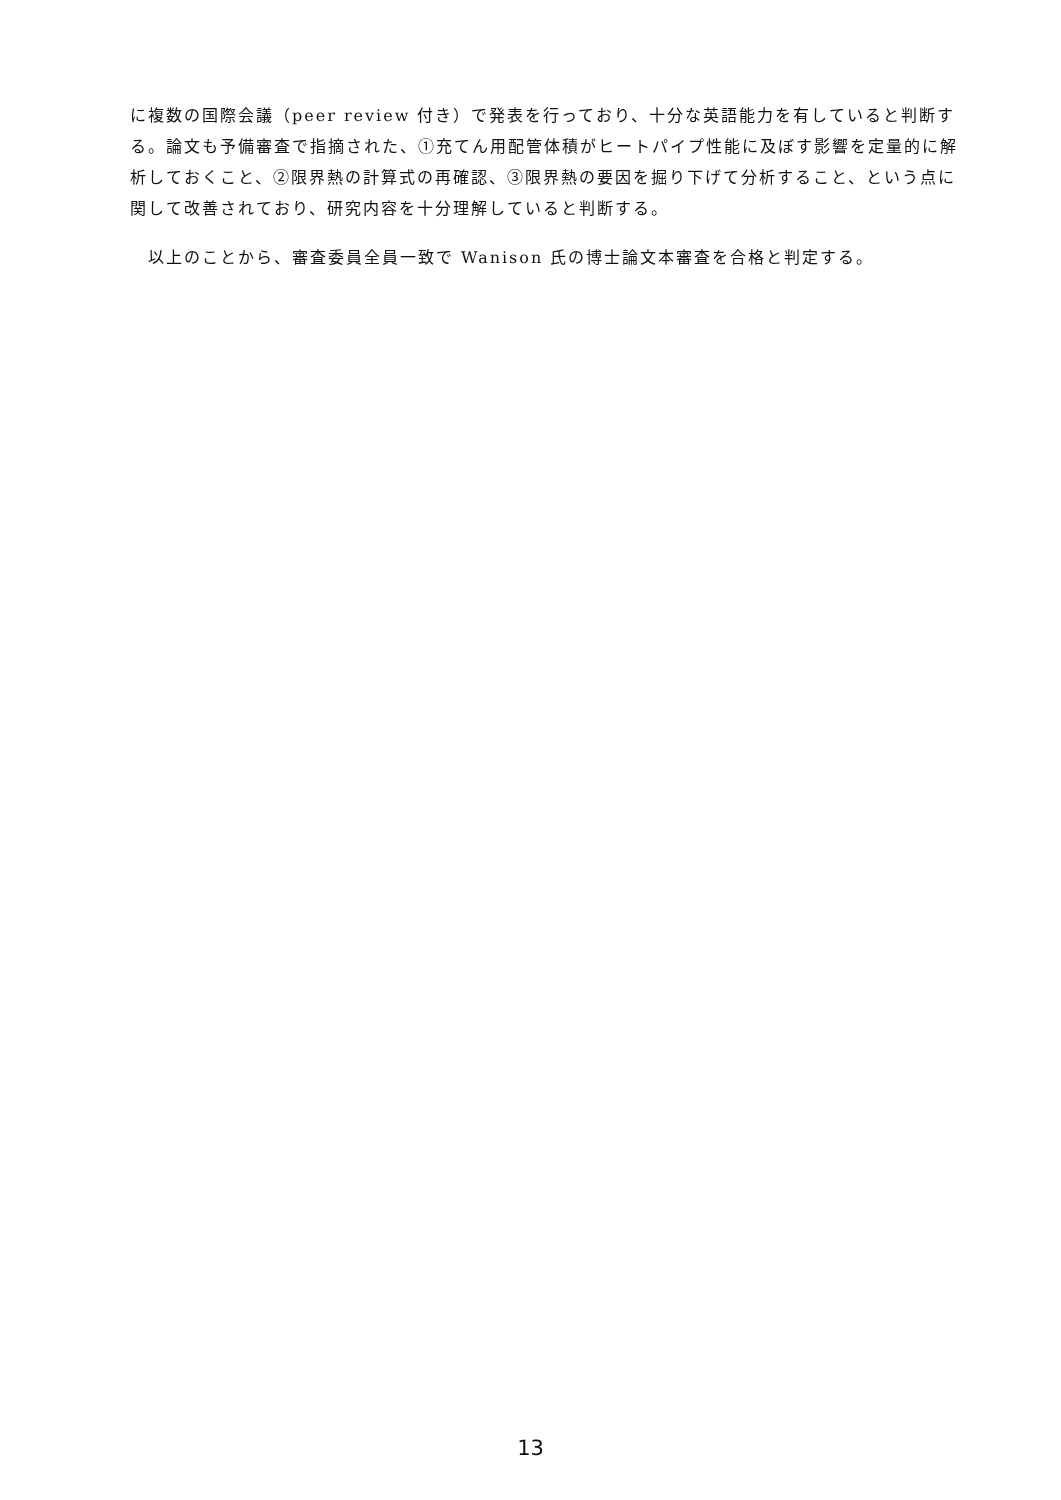に複数の国際会議（peer review 付き）で発表を行っており、十分な英語能力を有していると判断する。論文も予備審査で指摘された、①充てん用配管体積がヒートパイプ性能に及ぼす影響を定量的に解析しておくこと、②限界熱の計算式の再確認、③限界熱の要因を掘り下げて分析すること、という点に関して改善されており、研究内容を十分理解していると判断する。
　以上のことから、審査委員全員一致で Wanison 氏の博士論文本審査を合格と判定する。
13